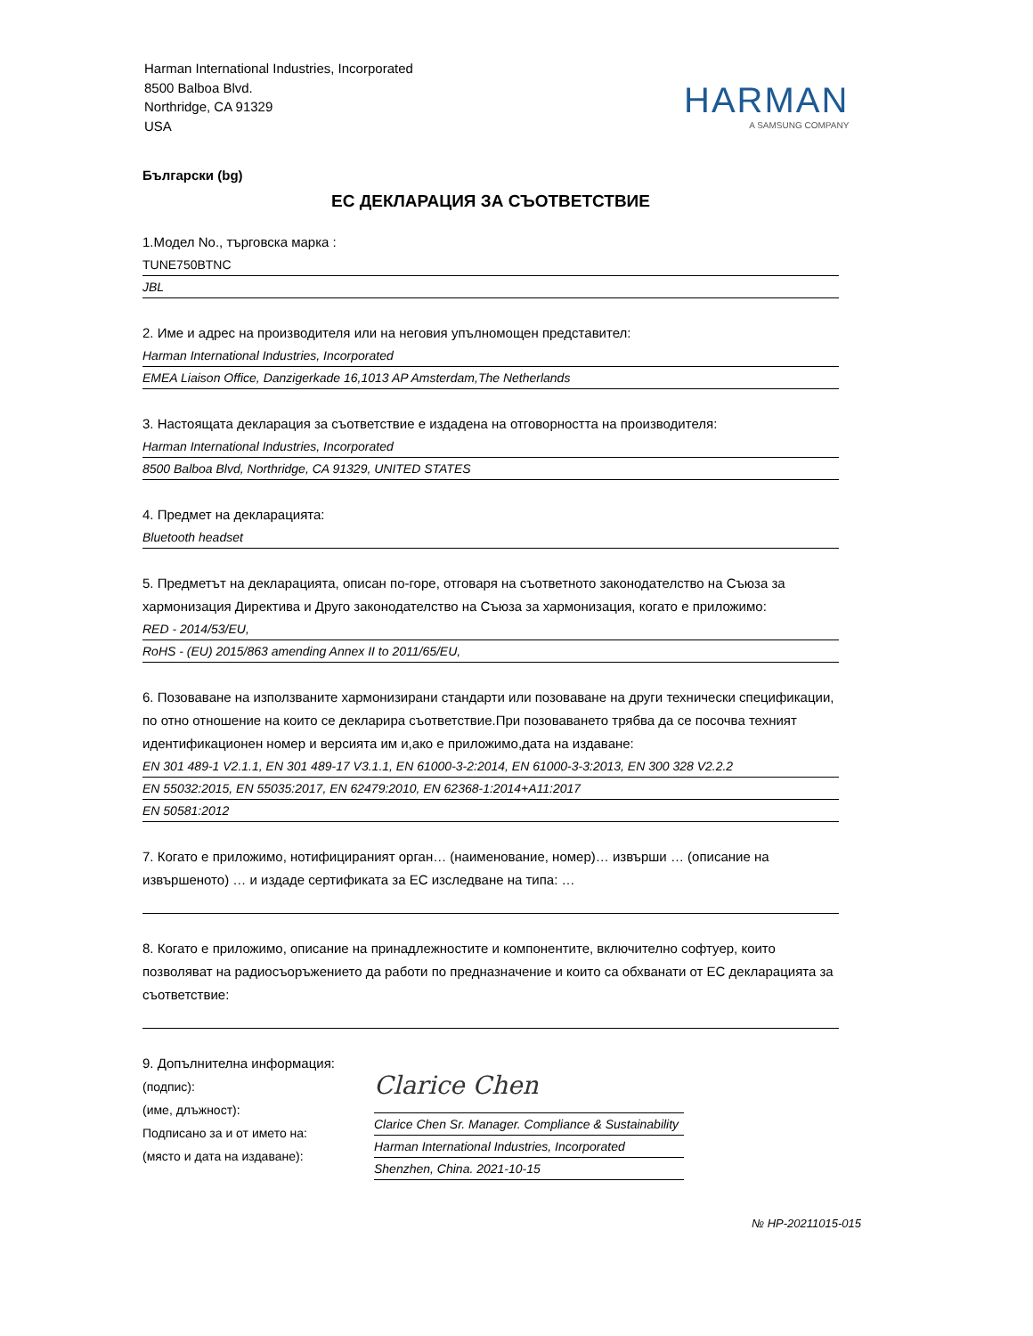Harman International Industries, Incorporated
8500 Balboa Blvd.
Northridge, CA 91329
USA
HARMAN
A SAMSUNG COMPANY
Български (bg)
ЕС ДЕКЛАРАЦИЯ ЗА СЪОТВЕТСТВИЕ
1.Модел No., търговска марка :
TUNE750BTNC
JBL
2. Име и адрес на производителя или на неговия упълномощен представител:
Harman International Industries, Incorporated
EMEA Liaison Office, Danzigerkade 16,1013 AP Amsterdam,The Netherlands
3. Настоящата декларация за съответствие е издадена на отговорността на производителя:
Harman International Industries, Incorporated
8500 Balboa Blvd, Northridge, CA 91329, UNITED STATES
4. Предмет на декларацията:
Bluetooth headset
5. Предметът на декларацията, описан по-горе, отговаря на съответното законодателство на Съюза за хармонизация Директива и Друго законодателство на Съюза за хармонизация, когато е приложимо:
RED - 2014/53/EU,
RoHS - (EU) 2015/863 amending Annex II to 2011/65/EU,
6. Позоваване на използваните хармонизирани стандарти или позоваване на други технически спецификации, по отно отношение на които се декларира съответствие.При позоваването трябва да се посочва техният идентификационен номер и версията им и,ако е приложимо,дата на издаване:
EN 301 489-1 V2.1.1, EN 301 489-17 V3.1.1, EN 61000-3-2:2014, EN 61000-3-3:2013, EN 300 328 V2.2.2
EN 55032:2015, EN 55035:2017, EN 62479:2010, EN 62368-1:2014+A11:2017
EN 50581:2012
7. Когато е приложимо, нотифицираният орган… (наименование, номер)… извърши … (описание на извършеното) … и издаде сертификата за ЕС изследване на типа: …
8. Когато е приложимо, описание на принадлежностите и компонентите, включително софтуер, които позволяват на радиосъоръжението да работи по предназначение и които са обхванати от ЕС декларацията за съответствие:
9. Допълнителна информация:
(подпис):
(име, длъжност):
Подписано за и от името на:
(място и дата на издаване):
Clarice Chen
Clarice Chen Sr. Manager. Compliance & Sustainability
Harman International Industries, Incorporated
Shenzhen, China. 2021-10-15
№ HP-20211015-015